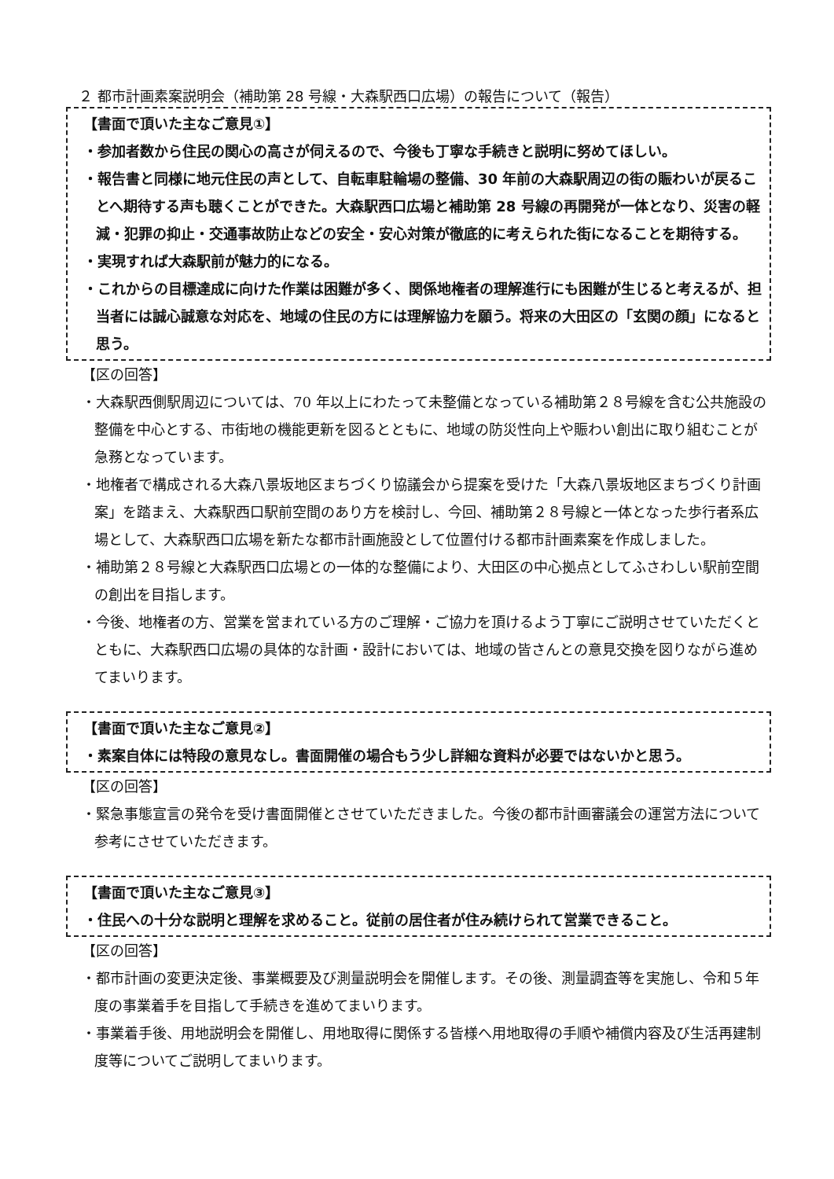２ 都市計画素案説明会（補助第 28 号線・大森駅西口広場）の報告について（報告）
【書面で頂いた主なご意見①】
・参加者数から住民の関心の高さが伺えるので、今後も丁寧な手続きと説明に努めてほしい。
・報告書と同様に地元住民の声として、自転車駐輪場の整備、30 年前の大森駅周辺の街の賑わいが戻ることへ期待する声も聴くことができた。大森駅西口広場と補助第 28 号線の再開発が一体となり、災害の軽減・犯罪の抑止・交通事故防止などの安全・安心対策が徹底的に考えられた街になることを期待する。
・実現すれば大森駅前が魅力的になる。
・これからの目標達成に向けた作業は困難が多く、関係地権者の理解進行にも困難が生じると考えるが、担当者には誠心誠意な対応を、地域の住民の方には理解協力を願う。将来の大田区の「玄関の顔」になると思う。
【区の回答】
・大森駅西側駅周辺については、70 年以上にわたって未整備となっている補助第２８号線を含む公共施設の整備を中心とする、市街地の機能更新を図るとともに、地域の防災性向上や賑わい創出に取り組むことが急務となっています。
・地権者で構成される大森八景坂地区まちづくり協議会から提案を受けた「大森八景坂地区まちづくり計画案」を踏まえ、大森駅西口駅前空間のあり方を検討し、今回、補助第２８号線と一体となった歩行者系広場として、大森駅西口広場を新たな都市計画施設として位置付ける都市計画素案を作成しました。
・補助第２８号線と大森駅西口広場との一体的な整備により、大田区の中心拠点としてふさわしい駅前空間の創出を目指します。
・今後、地権者の方、営業を営まれている方のご理解・ご協力を頂けるよう丁寧にご説明させていただくとともに、大森駅西口広場の具体的な計画・設計においては、地域の皆さんとの意見交換を図りながら進めてまいります。
【書面で頂いた主なご意見②】
・素案自体には特段の意見なし。書面開催の場合もう少し詳細な資料が必要ではないかと思う。
【区の回答】
・緊急事態宣言の発令を受け書面開催とさせていただきました。今後の都市計画審議会の運営方法について参考にさせていただきます。
【書面で頂いた主なご意見③】
・住民への十分な説明と理解を求めること。従前の居住者が住み続けられて営業できること。
【区の回答】
・都市計画の変更決定後、事業概要及び測量説明会を開催します。その後、測量調査等を実施し、令和５年度の事業着手を目指して手続きを進めてまいります。
・事業着手後、用地説明会を開催し、用地取得に関係する皆様へ用地取得の手順や補償内容及び生活再建制度等についてご説明してまいります。